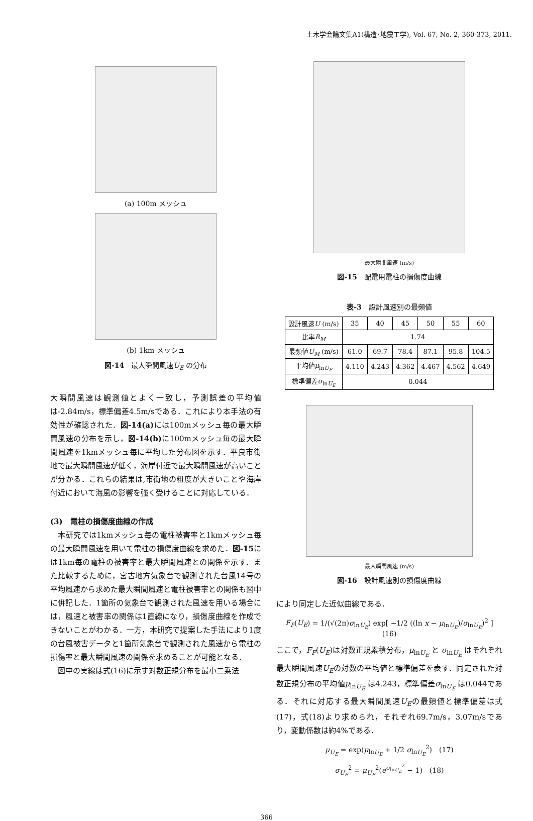土木学会論文集A1(構造･地震工学), Vol. 67, No. 2, 360-373, 2011.
(a) 100m メッシュ
(b) 1km メッシュ
図-14　最大瞬間風速U<sub>E</sub> の分布
大瞬間風速は観測値とよく一致し，予測誤差の平均値は-2.84m/s，標準偏差4.5m/sである．これにより本手法の有効性が確認された．図-14(a) には100mメッシュ毎の最大瞬間風速の分布を示し，図-14(b) に100mメッシュ毎の最大瞬間風速を1kmメッシュ毎に平均した分布図を示す．平良市街地で最大瞬間風速が低く，海岸付近で最大瞬間風速が高いことが分かる．これらの結果は,市街地の粗度が大きいことや海岸付近において海風の影響を強く受けることに対応している．
(3)　電柱の損傷度曲線の作成
　本研究では1kmメッシュ毎の電柱被害率と1kmメッシュ毎の最大瞬間風速を用いて電柱の損傷度曲線を求めた．図-15には1km毎の電柱の被害率と最大瞬間風速との関係を示す．また比較するために，宮古地方気象台で観測された台風14号の平均風速から求めた最大瞬間風速と電柱被害率との関係も図中に併記した．1箇所の気象台で観測された風速を用いる場合には，風速と被害率の関係は1直線になり，損傷度曲線を作成できないことがわかる．一方，本研究で提案した手法により1度の台風被害データと1箇所気象台で観測された風速から電柱の損傷率と最大瞬間風速の関係を求めることが可能となる．
　図中の実線は式(16)に示す対数正規分布を最小二乗法
最大瞬間風速 (m/s)
図-15　配電用電柱の損傷度曲線
表-3　設計風速別の最頻値
| 設計風速 U (m/s) | 35 | 40 | 45 | 50 | 55 | 60 |
| --- | --- | --- | --- | --- | --- | --- |
| 比率 R<sub>M</sub> | 1.74 | | | | | |
| 最頻値 U<sub>M</sub> (m/s) | 61.0 | 69.7 | 78.4 | 87.1 | 95.8 | 104.5 |
| 平均値 μ<sub>lnU<sub>E</sub></sub> | 4.110 | 4.243 | 4.362 | 4.467 | 4.562 | 4.649 |
| 標準偏差 σ<sub>lnU<sub>E</sub></sub> | 0.044 | | | | | |
最大瞬間風速 (m/s)
図-16　設計風速別の損傷度曲線
により同定した近似曲線である．
F<sub>F</sub>(U<sub>E</sub>) = 1/(√(2π)σ<sub>lnU<sub>E</sub></sub>) exp[ −1/2 ((ln x − μ<sub>lnU<sub>E</sub></sub>)/σ<sub>lnU<sub>E</sub></sub>)<sup>2</sup> ]　(16)
ここで，F<sub>F</sub>(U<sub>E</sub>)は対数正規累積分布，μ<sub>lnU<sub>E</sub></sub> と σ<sub>lnU<sub>E</sub></sub> はそれぞれ最大瞬間風速U<sub>E</sub>の対数の平均値と標準偏差を表す．同定された対数正規分布の平均値μ<sub>lnU<sub>E</sub></sub> は4.243，標準偏差σ<sub>lnU<sub>E</sub></sub> は0.044である．それに対応する最大瞬間風速U<sub>E</sub>の最頻値と標準偏差は式(17)，式(18)より求められ，それぞれ69.7m/s，3.07m/sであり，変動係数は約4%である．
μ<sub>U<sub>E</sub></sub> = exp(μ<sub>lnU<sub>E</sub></sub> + 1/2 σ<sub>lnU<sub>E</sub></sub><sup>2</sup>)　(17)
σ<sub>U<sub>E</sub></sub><sup>2</sup> = μ<sub>U<sub>E</sub></sub><sup>2</sup>(e<sup>σ<sub>lnU<sub>E</sub></sub><sup>2</sup></sup> − 1)　(18)
366